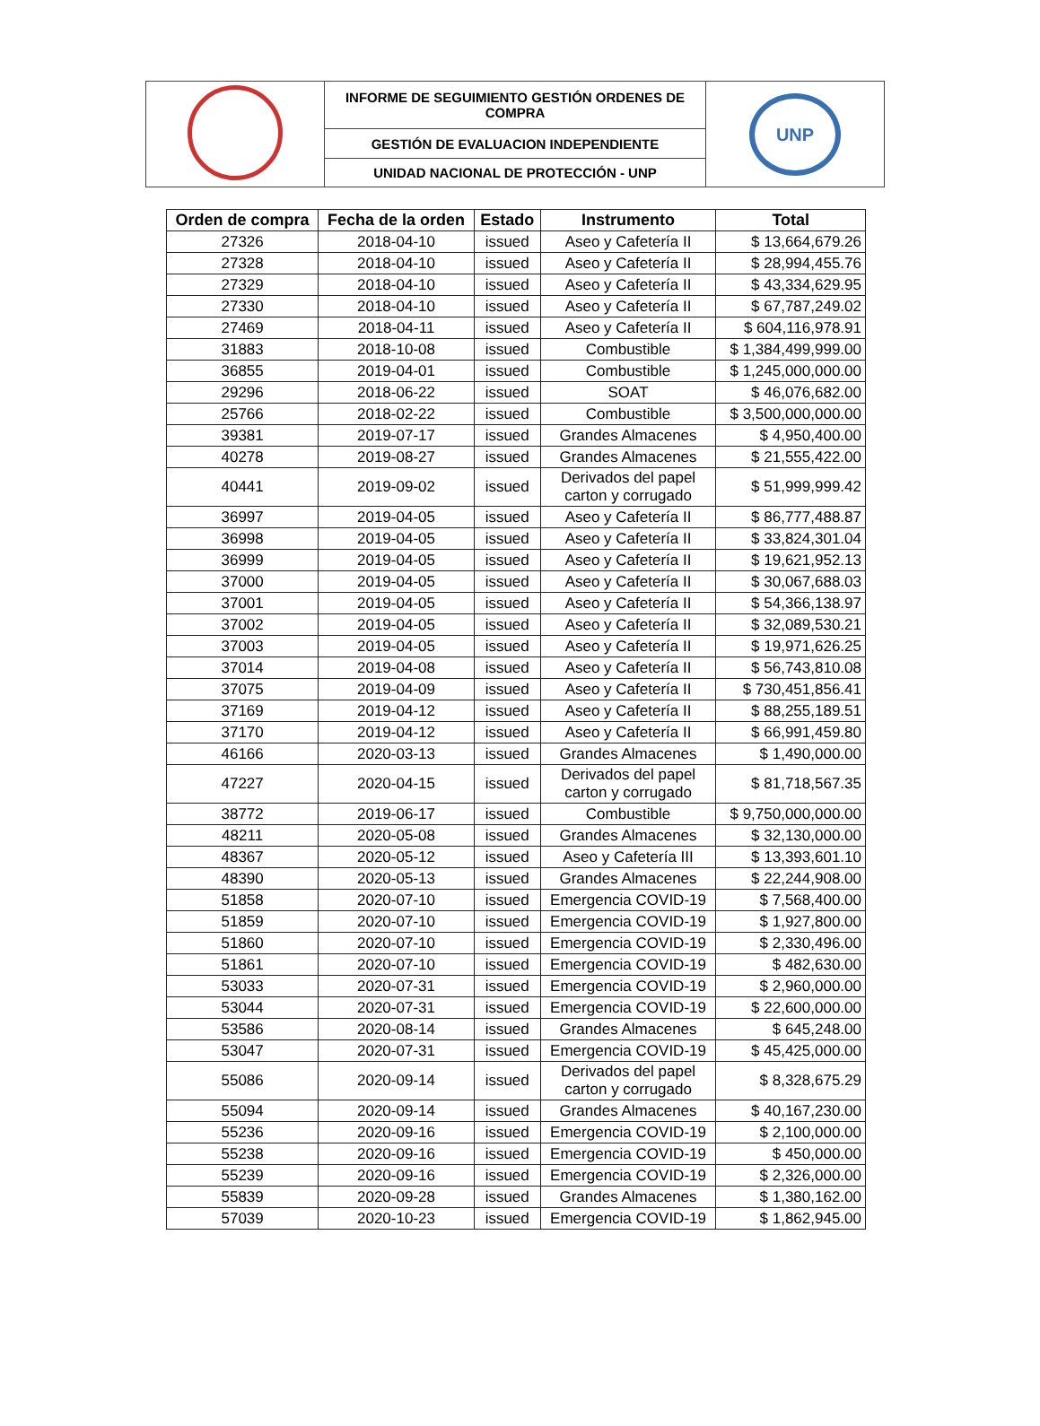| | INFORME DE SEGUIMIENTO GESTIÓN ORDENES DE COMPRA | UNP |
| | GESTIÓN DE EVALUACION INDEPENDIENTE | |
| | UNIDAD NACIONAL DE PROTECCIÓN - UNP | |
| Orden de compra | Fecha de la orden | Estado | Instrumento | Total |
| --- | --- | --- | --- | --- |
| 27326 | 2018-04-10 | issued | Aseo y Cafetería II | $ 13,664,679.26 |
| 27328 | 2018-04-10 | issued | Aseo y Cafetería II | $ 28,994,455.76 |
| 27329 | 2018-04-10 | issued | Aseo y Cafetería II | $ 43,334,629.95 |
| 27330 | 2018-04-10 | issued | Aseo y Cafetería II | $ 67,787,249.02 |
| 27469 | 2018-04-11 | issued | Aseo y Cafetería II | $ 604,116,978.91 |
| 31883 | 2018-10-08 | issued | Combustible | $ 1,384,499,999.00 |
| 36855 | 2019-04-01 | issued | Combustible | $ 1,245,000,000.00 |
| 29296 | 2018-06-22 | issued | SOAT | $ 46,076,682.00 |
| 25766 | 2018-02-22 | issued | Combustible | $ 3,500,000,000.00 |
| 39381 | 2019-07-17 | issued | Grandes Almacenes | $ 4,950,400.00 |
| 40278 | 2019-08-27 | issued | Grandes Almacenes | $ 21,555,422.00 |
| 40441 | 2019-09-02 | issued | Derivados del papel carton y corrugado | $ 51,999,999.42 |
| 36997 | 2019-04-05 | issued | Aseo y Cafetería II | $ 86,777,488.87 |
| 36998 | 2019-04-05 | issued | Aseo y Cafetería II | $ 33,824,301.04 |
| 36999 | 2019-04-05 | issued | Aseo y Cafetería II | $ 19,621,952.13 |
| 37000 | 2019-04-05 | issued | Aseo y Cafetería II | $ 30,067,688.03 |
| 37001 | 2019-04-05 | issued | Aseo y Cafetería II | $ 54,366,138.97 |
| 37002 | 2019-04-05 | issued | Aseo y Cafetería II | $ 32,089,530.21 |
| 37003 | 2019-04-05 | issued | Aseo y Cafetería II | $ 19,971,626.25 |
| 37014 | 2019-04-08 | issued | Aseo y Cafetería II | $ 56,743,810.08 |
| 37075 | 2019-04-09 | issued | Aseo y Cafetería II | $ 730,451,856.41 |
| 37169 | 2019-04-12 | issued | Aseo y Cafetería II | $ 88,255,189.51 |
| 37170 | 2019-04-12 | issued | Aseo y Cafetería II | $ 66,991,459.80 |
| 46166 | 2020-03-13 | issued | Grandes Almacenes | $ 1,490,000.00 |
| 47227 | 2020-04-15 | issued | Derivados del papel carton y corrugado | $ 81,718,567.35 |
| 38772 | 2019-06-17 | issued | Combustible | $ 9,750,000,000.00 |
| 48211 | 2020-05-08 | issued | Grandes Almacenes | $ 32,130,000.00 |
| 48367 | 2020-05-12 | issued | Aseo y Cafetería III | $ 13,393,601.10 |
| 48390 | 2020-05-13 | issued | Grandes Almacenes | $ 22,244,908.00 |
| 51858 | 2020-07-10 | issued | Emergencia COVID-19 | $ 7,568,400.00 |
| 51859 | 2020-07-10 | issued | Emergencia COVID-19 | $ 1,927,800.00 |
| 51860 | 2020-07-10 | issued | Emergencia COVID-19 | $ 2,330,496.00 |
| 51861 | 2020-07-10 | issued | Emergencia COVID-19 | $ 482,630.00 |
| 53033 | 2020-07-31 | issued | Emergencia COVID-19 | $ 2,960,000.00 |
| 53044 | 2020-07-31 | issued | Emergencia COVID-19 | $ 22,600,000.00 |
| 53586 | 2020-08-14 | issued | Grandes Almacenes | $ 645,248.00 |
| 53047 | 2020-07-31 | issued | Emergencia COVID-19 | $ 45,425,000.00 |
| 55086 | 2020-09-14 | issued | Derivados del papel carton y corrugado | $ 8,328,675.29 |
| 55094 | 2020-09-14 | issued | Grandes Almacenes | $ 40,167,230.00 |
| 55236 | 2020-09-16 | issued | Emergencia COVID-19 | $ 2,100,000.00 |
| 55238 | 2020-09-16 | issued | Emergencia COVID-19 | $ 450,000.00 |
| 55239 | 2020-09-16 | issued | Emergencia COVID-19 | $ 2,326,000.00 |
| 55839 | 2020-09-28 | issued | Grandes Almacenes | $ 1,380,162.00 |
| 57039 | 2020-10-23 | issued | Emergencia COVID-19 | $ 1,862,945.00 |